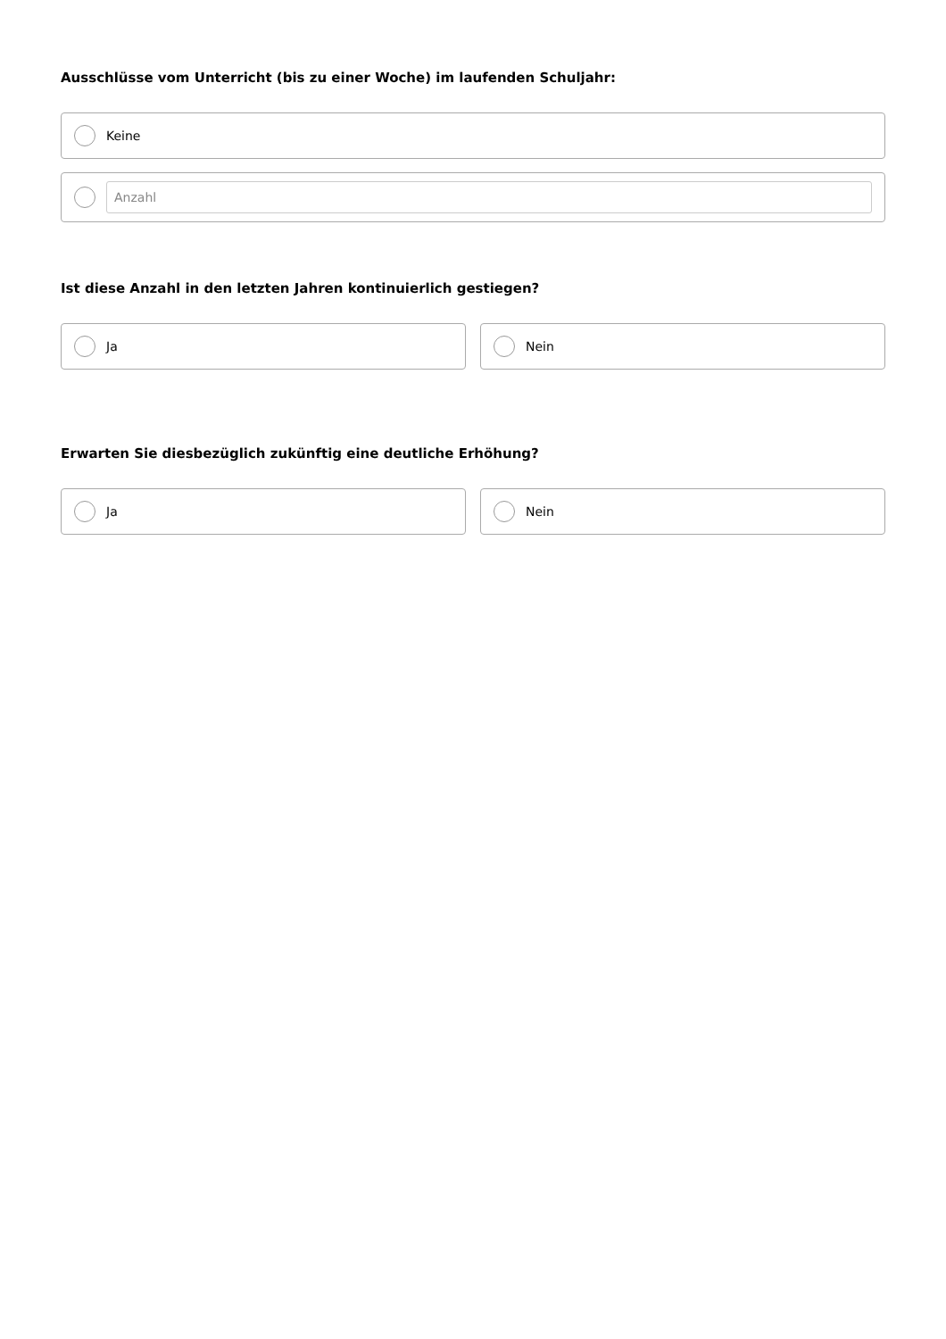Ausschlüsse vom Unterricht (bis zu einer Woche) im laufenden Schuljahr:
Keine
Anzahl
Ist diese Anzahl in den letzten Jahren kontinuierlich gestiegen?
Ja Nein
Erwarten Sie diesbezüglich zukünftig eine deutliche Erhöhung?
Ja Nein